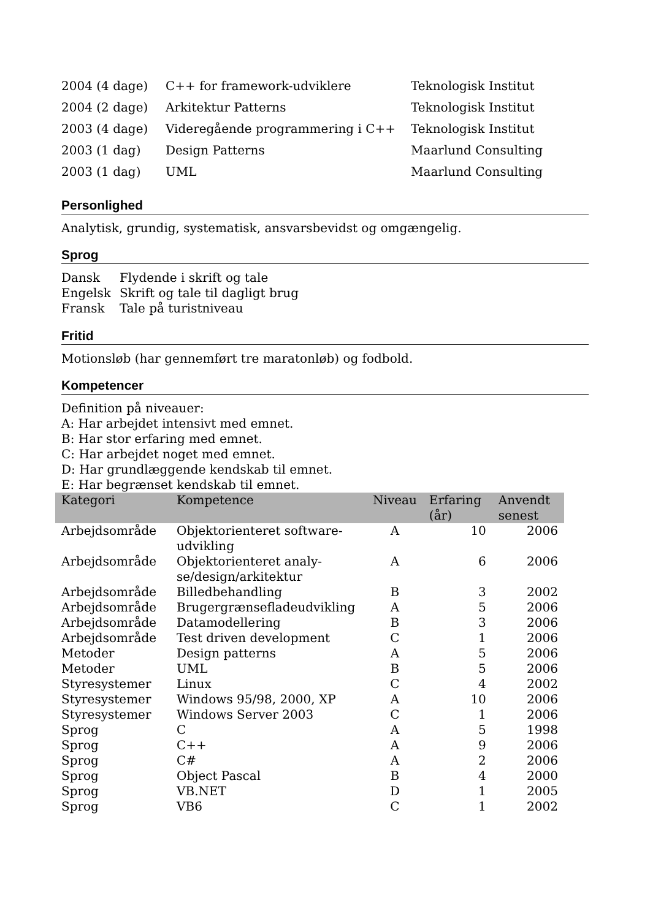| 2004 (4 dage) | C++ for framework-udviklere | Teknologisk Institut |
| 2004 (2 dage) | Arkitektur Patterns | Teknologisk Institut |
| 2003 (4 dage) | Videregående programmering i C++ | Teknologisk Institut |
| 2003 (1 dag) | Design Patterns | Maarlund Consulting |
| 2003 (1 dag) | UML | Maarlund Consulting |
Personlighed
Analytisk, grundig, systematisk, ansvarsbevidst og omgængelig.
Sprog
| Dansk | Flydende i skrift og tale |
| Engelsk | Skrift og tale til dagligt brug |
| Fransk | Tale på turistniveau |
Fritid
Motionsløb (har gennemført tre maratonløb) og fodbold.
Kompetencer
Definition på niveauer:
A: Har arbejdet intensivt med emnet.
B: Har stor erfaring med emnet.
C: Har arbejdet noget med emnet.
D: Har grundlæggende kendskab til emnet.
E: Har begrænset kendskab til emnet.
| Kategori | Kompetence | Niveau | Erfaring (år) | Anvendt senest |
| --- | --- | --- | --- | --- |
| Arbejdsområde | Objektorienteret software-udvikling | A | 10 | 2006 |
| Arbejdsområde | Objektorienteret analy-se/design/arkitektur | A | 6 | 2006 |
| Arbejdsområde | Billedbehandling | B | 3 | 2002 |
| Arbejdsområde | Brugergrænsefladeudvikling | A | 5 | 2006 |
| Arbejdsområde | Datamodellering | B | 3 | 2006 |
| Arbejdsområde | Test driven development | C | 1 | 2006 |
| Metoder | Design patterns | A | 5 | 2006 |
| Metoder | UML | B | 5 | 2006 |
| Styresystemer | Linux | C | 4 | 2002 |
| Styresystemer | Windows 95/98, 2000, XP | A | 10 | 2006 |
| Styresystemer | Windows Server 2003 | C | 1 | 2006 |
| Sprog | C | A | 5 | 1998 |
| Sprog | C++ | A | 9 | 2006 |
| Sprog | C# | A | 2 | 2006 |
| Sprog | Object Pascal | B | 4 | 2000 |
| Sprog | VB.NET | D | 1 | 2005 |
| Sprog | VB6 | C | 1 | 2002 |